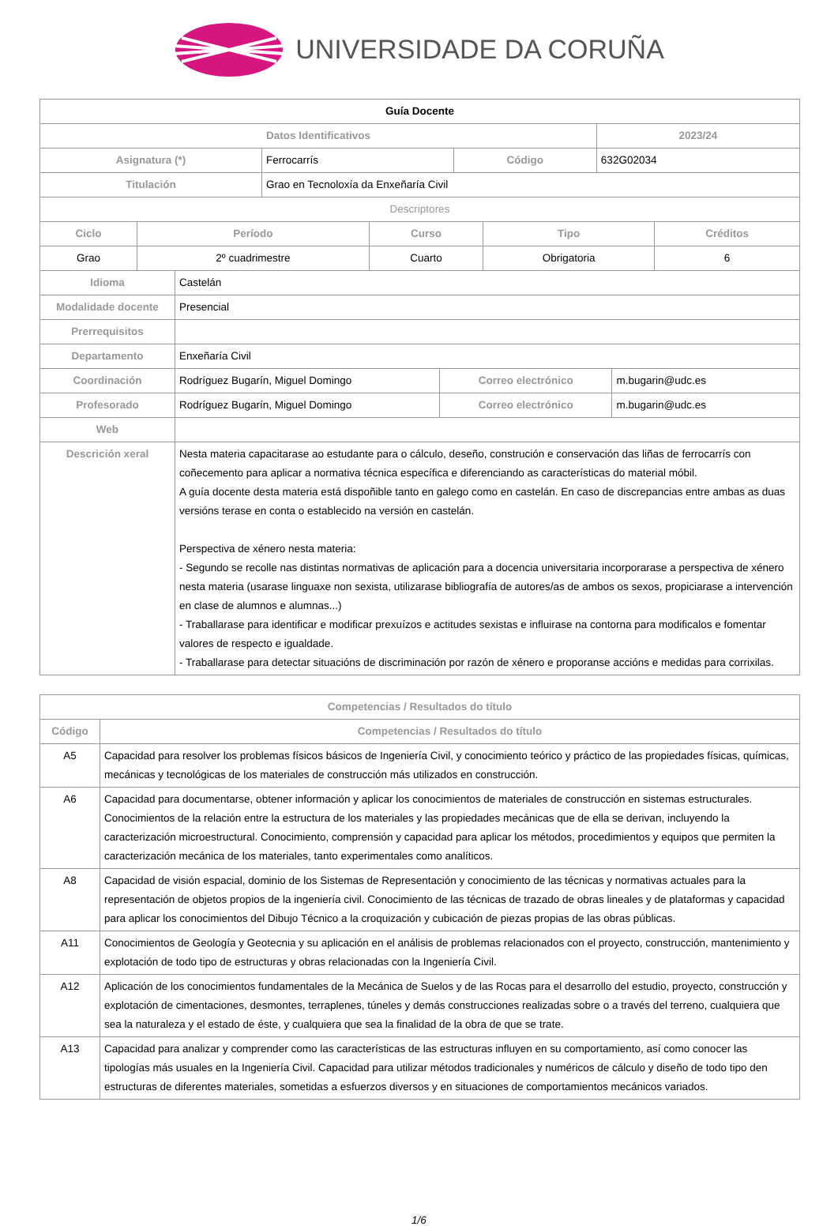UNIVERSIDADE DA CORUÑA
| Guía Docente | | | |
| Datos Identificativos | | | 2023/24 |
| Asignatura (*) | Ferrocarrís | Código | 632G02034 |
| Titulación | Grao en Tecnoloxía da Enxeñaría Civil | | |
| Descriptores | | | |
| Ciclo | Período | Curso | Tipo | Créditos |
| --- | --- | --- | --- | --- |
| Grao | 2º cuadrimestre | Cuarto | Obrigatoria | 6 |
| Idioma | Castelán | | |
| Modalidade docente | Presencial | | |
| Prerrequisitos | | | |
| Departamento | Enxeñaría Civil | | |
| Coordinación | Rodríguez Bugarín, Miguel Domingo | Correo electrónico | m.bugarin@udc.es |
| Profesorado | Rodríguez Bugarín, Miguel Domingo | Correo electrónico | m.bugarin@udc.es |
| Web | | | |
| Descrición xeral | Nesta materia capacitarase ao estudante para o cálculo, deseño, construción e conservación das liñas de ferrocarrís con coñecemento para aplicar a normativa técnica específica e diferenciando as características do material móbil. A guía docente desta materia está dispoñible tanto en galego como en castelán. En caso de discrepancias entre ambas as duas versións terase en conta o establecido na versión en castelán. Perspectiva de xénero nesta materia: - Segundo se recolle nas distintas normativas de aplicación para a docencia universitaria incorporarase a perspectiva de xénero nesta materia (usarase linguaxe non sexista, utilizarase bibliografía de autores/as de ambos os sexos, propiciarase a intervención en clase de alumnos e alumnas...) - Traballarase para identificar e modificar prexuízos e actitudes sexistas e influirase na contorna para modificalos e fomentar valores de respecto e igualdade. - Traballarase para detectar situacións de discriminación por razón de xénero e proporanse accións e medidas para corrixilas. | | |
| Competencias / Resultados do título | |
| --- | --- |
| Código | Competencias / Resultados do título |
| A5 | Capacidad para resolver los problemas físicos básicos de Ingeniería Civil, y conocimiento teórico y práctico de las propiedades físicas, químicas, mecánicas y tecnológicas de los materiales de construcción más utilizados en construcción. |
| A6 | Capacidad para documentarse, obtener información y aplicar los conocimientos de materiales de construcción en sistemas estructurales. Conocimientos de la relación entre la estructura de los materiales y las propiedades mecánicas que de ella se derivan, incluyendo la caracterización microestructural. Conocimiento, comprensión y capacidad para aplicar los métodos, procedimientos y equipos que permiten la caracterización mecánica de los materiales, tanto experimentales como analíticos. |
| A8 | Capacidad de visión espacial, dominio de los Sistemas de Representación y conocimiento de las técnicas y normativas actuales para la representación de objetos propios de la ingeniería civil. Conocimiento de las técnicas de trazado de obras lineales y de plataformas y capacidad para aplicar los conocimientos del Dibujo Técnico a la croquización y cubicación de piezas propias de las obras públicas. |
| A11 | Conocimientos de Geología y Geotecnia y su aplicación en el análisis de problemas relacionados con el proyecto, construcción, mantenimiento y explotación de todo tipo de estructuras y obras relacionadas con la Ingeniería Civil. |
| A12 | Aplicación de los conocimientos fundamentales de la Mecánica de Suelos y de las Rocas para el desarrollo del estudio, proyecto, construcción y explotación de cimentaciones, desmontes, terraplenes, túneles y demás construcciones realizadas sobre o a través del terreno, cualquiera que sea la naturaleza y el estado de éste, y cualquiera que sea la finalidad de la obra de que se trate. |
| A13 | Capacidad para analizar y comprender como las características de las estructuras influyen en su comportamiento, así como conocer las tipologías más usuales en la Ingeniería Civil. Capacidad para utilizar métodos tradicionales y numéricos de cálculo y diseño de todo tipo den estructuras de diferentes materiales, sometidas a esfuerzos diversos y en situaciones de comportamientos mecánicos variados. |
1/6